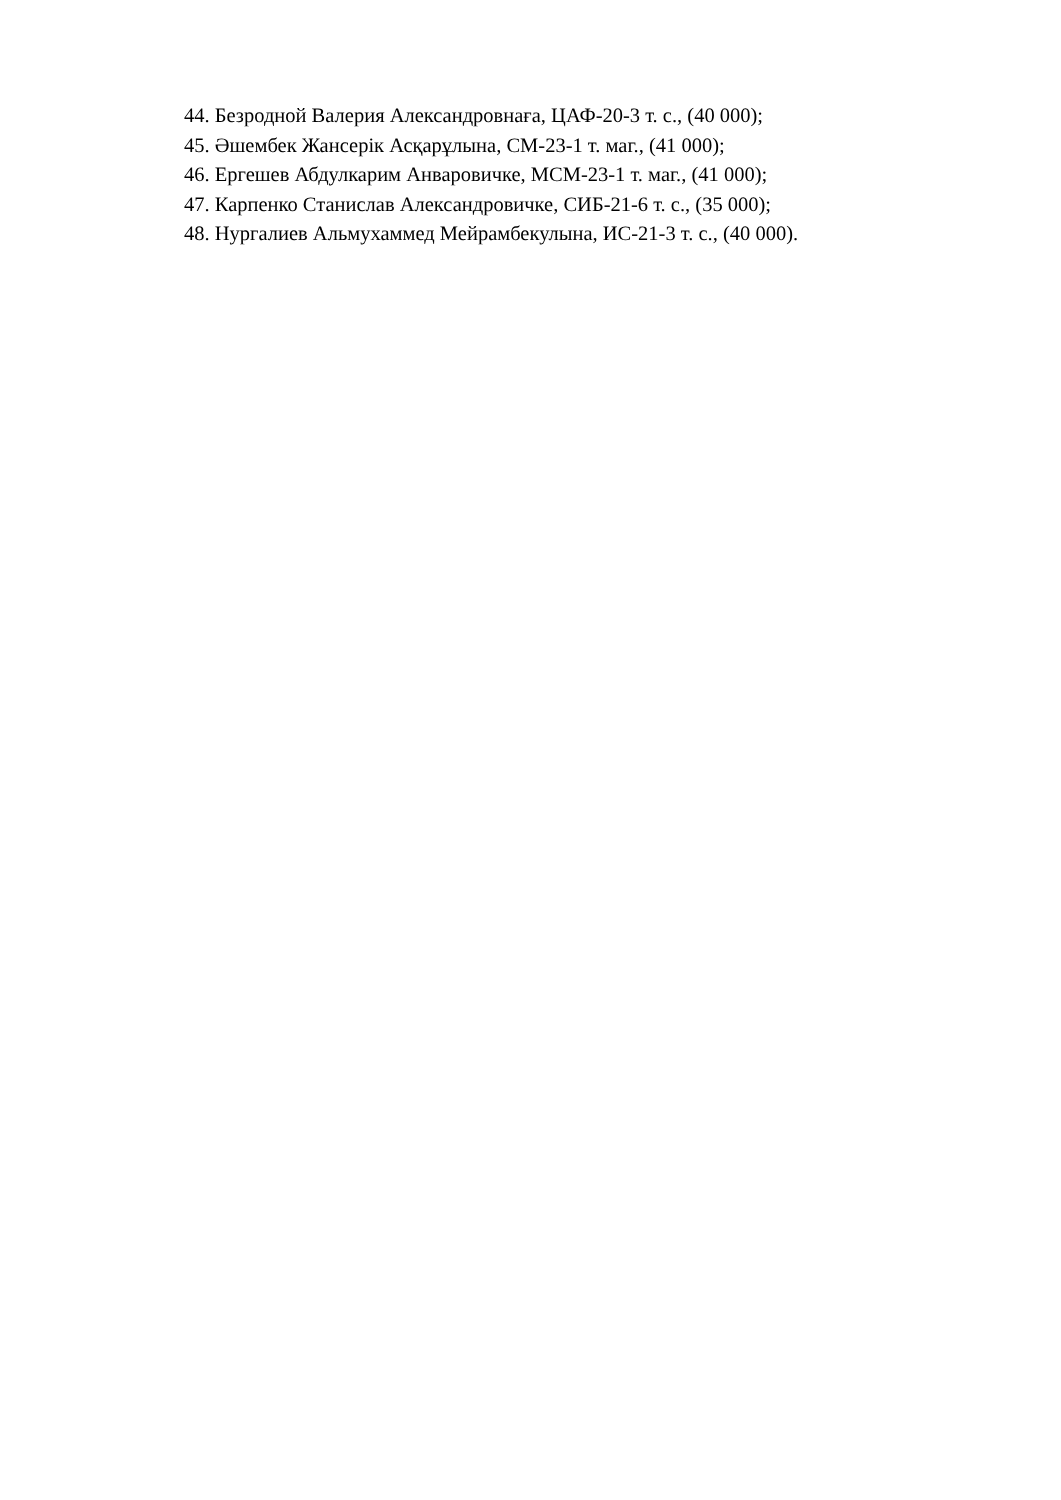44. Безродной Валерия Александровнаға, ЦАФ-20-3 т. с., (40 000);
45. Әшембек Жансерік Асқарұлына, СМ-23-1 т. маг., (41 000);
46. Ергешев Абдулкарим Анваровичке, МСМ-23-1 т. маг., (41 000);
47. Карпенко Станислав Александровичке, СИБ-21-6 т. с., (35 000);
48. Нургалиев Альмухаммед Мейрамбекулына, ИС-21-3 т. с., (40 000).